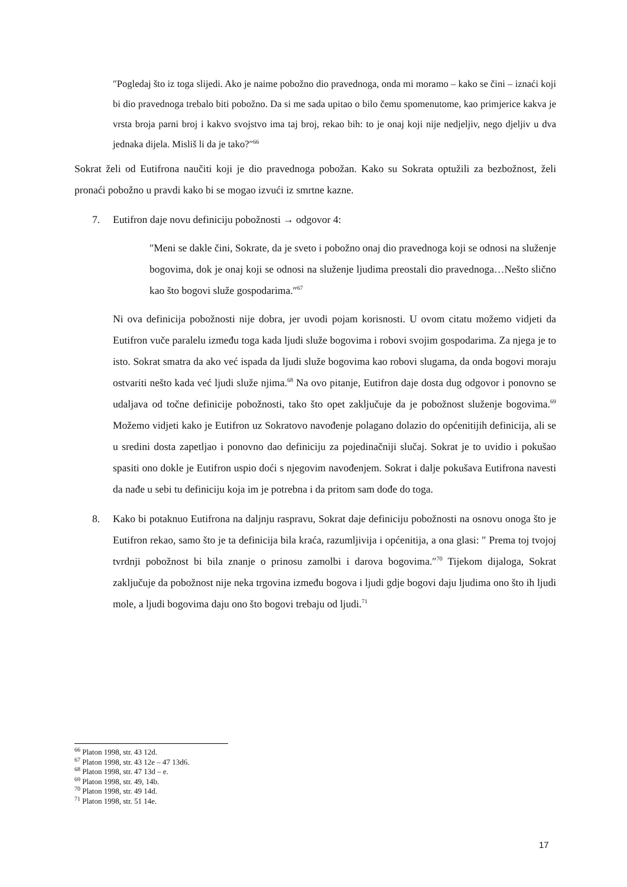″Pogledaj što iz toga slijedi. Ako je naime pobožno dio pravednoga, onda mi moramo – kako se čini – iznaći koji bi dio pravednoga trebalo biti pobožno. Da si me sada upitao o bilo čemu spomenutome, kao primjerice kakva je vrsta broja parni broj i kakvo svojstvo ima taj broj, rekao bih: to je onaj koji nije nedjeljiv, nego djeljiv u dva jednaka dijela. Misliš li da je tako?″<sup>66</sup>
Sokrat želi od Eutifrona naučiti koji je dio pravednoga pobožan. Kako su Sokrata optužili za bezbožnost, želi pronaći pobožno u pravdi kako bi se mogao izvući iz smrtne kazne.
7. Eutifron daje novu definiciju pobožnosti → odgovor 4:
″Meni se dakle čini, Sokrate, da je sveto i pobožno onaj dio pravednoga koji se odnosi na služenje bogovima, dok je onaj koji se odnosi na služenje ljudima preostali dio pravednoga…Nešto slično kao što bogovi služe gospodarima.″<sup>67</sup>
Ni ova definicija pobožnosti nije dobra, jer uvodi pojam korisnosti. U ovom citatu možemo vidjeti da Eutifron vuče paralelu između toga kada ljudi služe bogovima i robovi svojim gospodarima. Za njega je to isto. Sokrat smatra da ako već ispada da ljudi služe bogovima kao robovi slugama, da onda bogovi moraju ostvariti nešto kada već ljudi služe njima.<sup>68</sup> Na ovo pitanje, Eutifron daje dosta dug odgovor i ponovno se udaljava od točne definicije pobožnosti, tako što opet zaključuje da je pobožnost služenje bogovima.<sup>69</sup> Možemo vidjeti kako je Eutifron uz Sokratovo navođenje polagano dolazio do općenitijih definicija, ali se u sredini dosta zapetljao i ponovno dao definiciju za pojedinačniji slučaj. Sokrat je to uvidio i pokušao spasiti ono dokle je Eutifron uspio doći s njegovim navođenjem. Sokrat i dalje pokušava Eutifrona navesti da nađe u sebi tu definiciju koja im je potrebna i da pritom sam dođe do toga.
8. Kako bi potaknuo Eutifrona na daljnju raspravu, Sokrat daje definiciju pobožnosti na osnovu onoga što je Eutifron rekao, samo što je ta definicija bila kraća, razumljivija i općenitija, a ona glasi: ″ Prema toj tvojoj tvrdnji pobožnost bi bila znanje o prinosu zamolbi i darova bogovima.″<sup>70</sup> Tijekom dijaloga, Sokrat zaključuje da pobožnost nije neka trgovina između bogova i ljudi gdje bogovi daju ljudima ono što ih ljudi mole, a ljudi bogovima daju ono što bogovi trebaju od ljudi.<sup>71</sup>
<sup>66</sup> Platon 1998, str. 43 12d.
<sup>67</sup> Platon 1998, str. 43 12e – 47 13d6.
<sup>68</sup> Platon 1998, str. 47 13d – e.
<sup>69</sup> Platon 1998, str. 49, 14b.
<sup>70</sup> Platon 1998, str. 49 14d.
<sup>71</sup> Platon 1998, str. 51 14e.
17